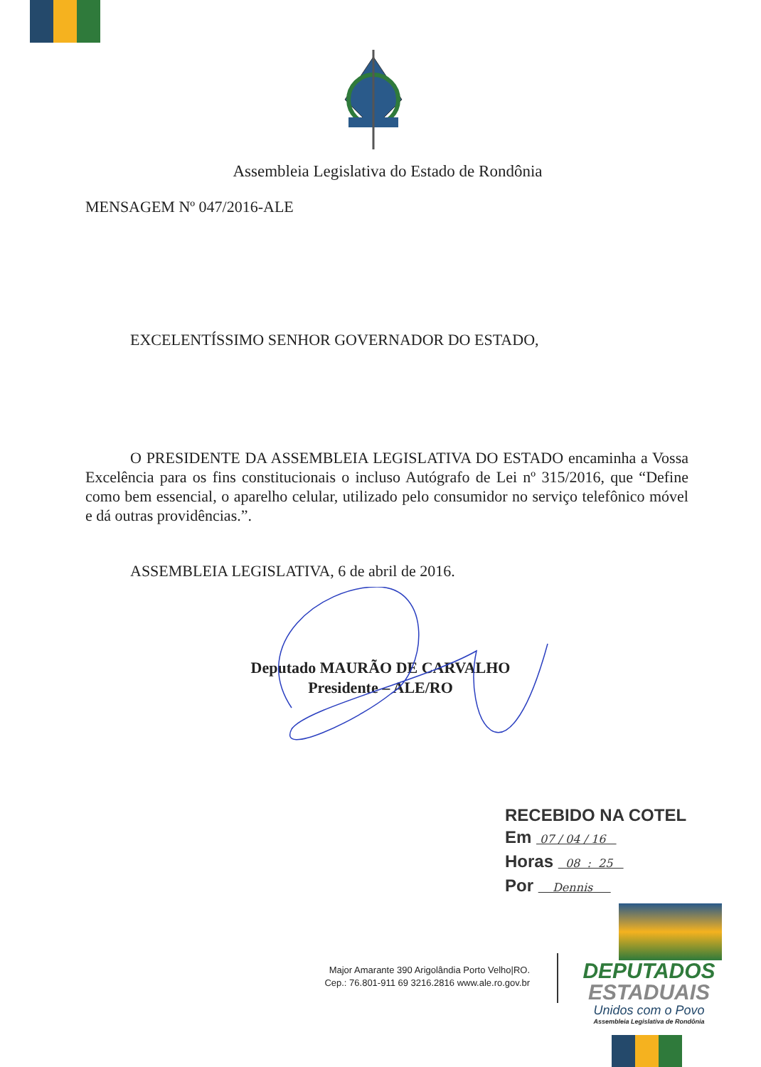Assembleia Legislativa do Estado de Rondônia
MENSAGEM Nº 047/2016-ALE
EXCELENTÍSSIMO SENHOR GOVERNADOR DO ESTADO,
O PRESIDENTE DA ASSEMBLEIA LEGISLATIVA DO ESTADO encaminha a Vossa Excelência para os fins constitucionais o incluso Autógrafo de Lei nº 315/2016, que “Define como bem essencial, o aparelho celular, utilizado pelo consumidor no serviço telefônico móvel e dá outras providências.”.
ASSEMBLEIA LEGISLATIVA, 6 de abril de 2016.
Deputado MAURÃO DE CARVALHO
Presidente – ALE/RO
RECEBIDO NA COTEL
Em 07 / 04 / 16
Horas 08 : 25
Por Dennis
Major Amarante 390 Arigolândia Porto Velho|RO.
Cep.: 76.801-911 69 3216.2816 www.ale.ro.gov.br
DEPUTADOS
ESTADUAIS
Unidos com o Povo
Assembleia Legislativa de Rondônia